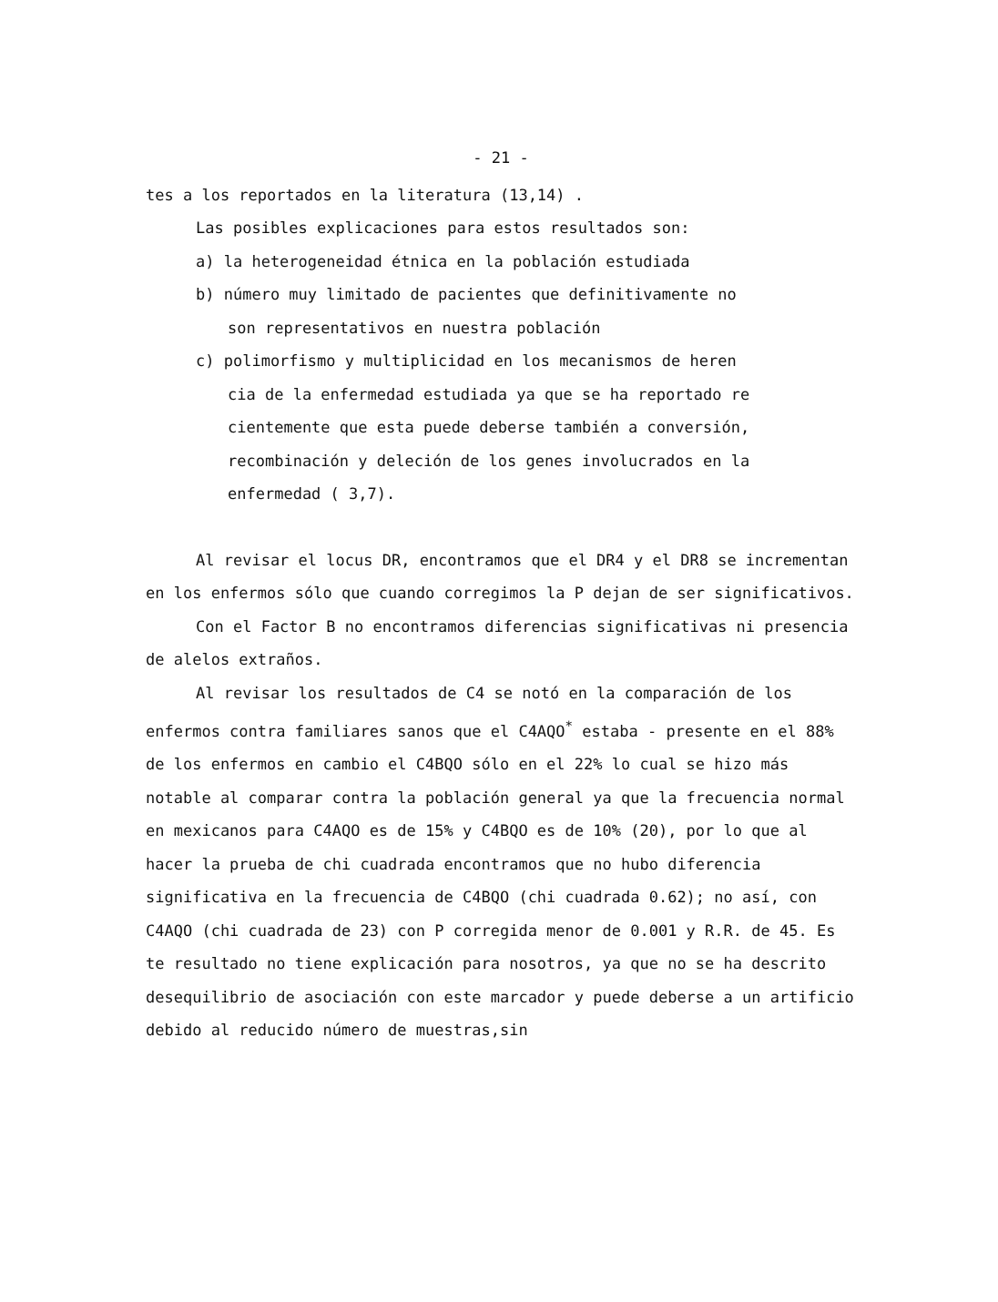- 21 -
tes a los reportados en la literatura (13,14) .
Las posibles explicaciones para estos resultados son:
a) la heterogeneidad étnica en la población estudiada
b) número muy limitado de pacientes que definitivamente no
son representativos en nuestra población
c) polimorfismo y multiplicidad en los mecanismos de heren
cia de la enfermedad estudiada ya que se ha reportado re
cientemente que esta puede deberse también a conversión,
recombinación y deleción de los genes involucrados en la
enfermedad ( 3,7).
Al revisar el locus DR, encontramos que el DR4 y el DR8 se incrementan en los enfermos sólo que cuando corregimos la P dejan de ser significativos.
Con el Factor B no encontramos diferencias significativas ni presencia de alelos extraños.
Al revisar los resultados de C4 se notó en la comparación de los enfermos contra familiares sanos que el C4AQO<sup>*</sup> estaba - presente en el 88% de los enfermos en cambio el C4BQO sólo en el 22% lo cual se hizo más notable al comparar contra la población general ya que la frecuencia normal en mexicanos para C4AQO es de 15% y C4BQO es de 10% (20), por lo que al hacer la prueba de chi cuadrada encontramos que no hubo diferencia significativa en la frecuencia de C4BQO (chi cuadrada 0.62); no así, con C4AQO (chi cuadrada de 23) con P corregida menor de 0.001 y R.R. de 45. Es te resultado no tiene explicación para nosotros, ya que no se ha descrito desequilibrio de asociación con este marcador y puede deberse a un artificio debido al reducido número de muestras,sin